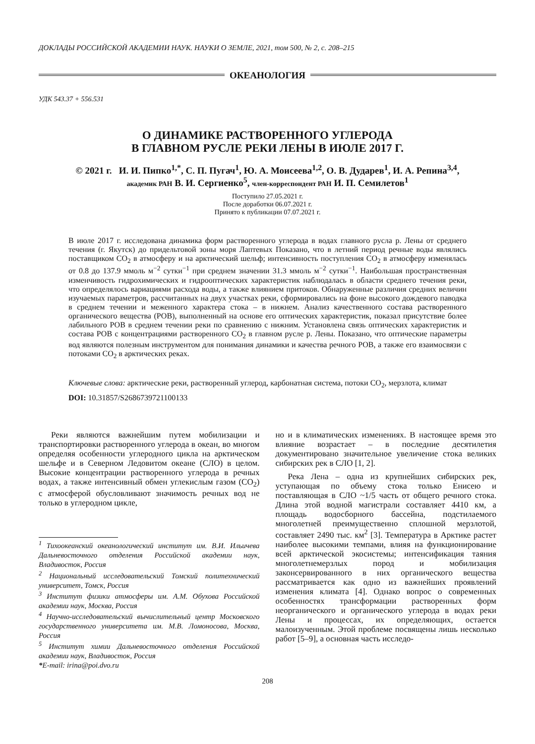ДОКЛАДЫ РОССИЙСКОЙ АКАДЕМИИ НАУК. НАУКИ О ЗЕМЛЕ, 2021, том 500, № 2, с. 208–215
ОКЕАНОЛОГИЯ
УДК 543.37 + 556.531
О ДИНАМИКЕ РАСТВОРЕННОГО УГЛЕРОДА
В ГЛАВНОМ РУСЛЕ РЕКИ ЛЕНЫ В ИЮЛЕ 2017 Г.
© 2021 г. И. И. Пипко<sup>1,*</sup>, С. П. Пугач<sup>1</sup>, Ю. А. Моисеева<sup>1,2</sup>, О. В. Дударев<sup>1</sup>, И. А. Репина<sup>3,4</sup>,
академик РАН В. И. Сергиенко<sup>5</sup>, член-корреспондент РАН И. П. Семилетов<sup>1</sup>
Поступило 27.05.2021 г.
После доработки 06.07.2021 г.
Принято к публикации 07.07.2021 г.
В июле 2017 г. исследована динамика форм растворенного углерода в водах главного русла р. Лены от среднего течения (г. Якутск) до придельтовой зоны моря Лаптевых Показано, что в летний период речные воды являлись поставщиком CO<sub>2</sub> в атмосферу и на арктический шельф; интенсивность поступления CO<sub>2</sub> в атмосферу изменялась от 0.8 до 137.9 ммоль м<sup>−2</sup> сутки<sup>−1</sup> при среднем значении 31.3 ммоль м<sup>−2</sup> сутки<sup>−1</sup>. Наибольшая пространственная изменчивость гидрохимических и гидрооптических характеристик наблюдалась в области среднего течения реки, что определялось вариациями расхода воды, а также влиянием притоков. Обнаруженные различия средних величин изучаемых параметров, рассчитанных на двух участках реки, сформировались на фоне высокого дождевого паводка в среднем течении и меженного характера стока – в нижнем. Анализ качественного состава растворенного органического вещества (РОВ), выполненный на основе его оптических характеристик, показал присутствие более лабильного РОВ в среднем течении реки по сравнению с нижним. Установлена связь оптических характеристик и состава РОВ с концентрациями растворенного CO<sub>2</sub> в главном русле р. Лены. Показано, что оптические параметры вод являются полезным инструментом для понимания динамики и качества речного РОВ, а также его взаимосвязи с потоками CO<sub>2</sub> в арктических реках.
Ключевые слова: арктические реки, растворенный углерод, карбонатная система, потоки CO<sub>2</sub>, мерзлота, климат
DOI: 10.31857/S2686739721100133
Реки являются важнейшим путем мобилизации и транспортировки растворенного углерода в океан, во многом определяя особенности углеродного цикла на арктическом шельфе и в Северном Ледовитом океане (СЛО) в целом. Высокие концентрации растворенного углерода в речных водах, а также интенсивный обмен углекислым газом (CO<sub>2</sub>) с атмосферой обусловливают значимость речных вод не только в углеродном цикле,
<sup>1</sup> Тихоокеанский океанологический институт им. В.И. Ильичева Дальневосточного отделения Российской академии наук, Владивосток, Россия
<sup>2</sup> Национальный исследовательский Томский политехнический университет, Томск, Россия
<sup>3</sup> Институт физики атмосферы им. А.М. Обухова Российской академии наук, Москва, Россия
<sup>4</sup> Научно-исследовательский вычислительный центр Московского государственного университета им. М.В. Ломоносова, Москва, Россия
<sup>5</sup> Институт химии Дальневосточного отделения Российской академии наук, Владивосток, Россия
*E-mail: irina@poi.dvo.ru
но и в климатических изменениях. В настоящее время это влияние возрастает – в последние десятилетия документировано значительное увеличение стока великих сибирских рек в СЛО [1, 2].
Река Лена – одна из крупнейших сибирских рек, уступающая по объему стока только Енисею и поставляющая в СЛО ~1/5 часть от общего речного стока. Длина этой водной магистрали составляет 4410 км, а площадь водосборного бассейна, подстилаемого многолетней преимущественно сплошной мерзлотой, составляет 2490 тыс. км<sup>2</sup> [3]. Температура в Арктике растет наиболее высокими темпами, влияя на функционирование всей арктической экосистемы; интенсификация таяния многолетнемерзлых пород и мобилизация законсервированного в них органического вещества рассматривается как одно из важнейших проявлений изменения климата [4]. Однако вопрос о современных особенностях трансформации растворенных форм неорганического и органического углерода в водах реки Лены и процессах, их определяющих, остается малоизученным. Этой проблеме посвящены лишь несколько работ [5–9], а основная часть исследо-
208